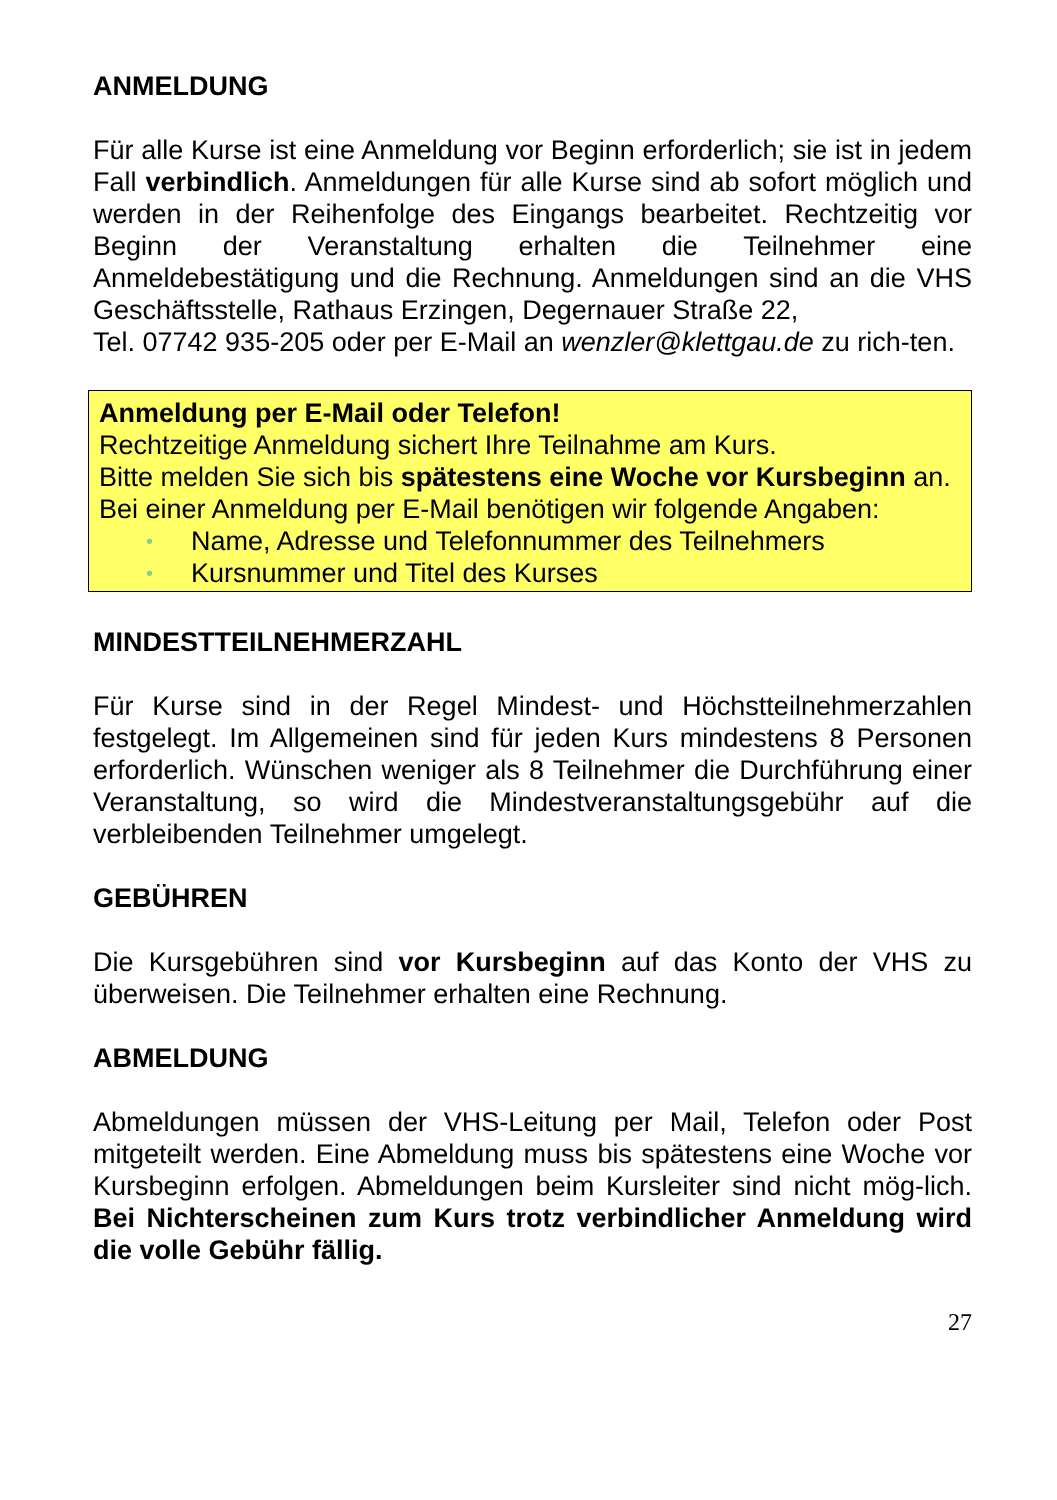ANMELDUNG
Für alle Kurse ist eine Anmeldung vor Beginn erforderlich; sie ist in jedem Fall verbindlich. Anmeldungen für alle Kurse sind ab sofort möglich und werden in der Reihenfolge des Eingangs bearbeitet. Rechtzeitig vor Beginn der Veranstaltung erhalten die Teilnehmer eine Anmeldebestätigung und die Rechnung. Anmeldungen sind an die VHS Geschäftsstelle, Rathaus Erzingen, Degernauer Straße 22,
Tel. 07742 935-205 oder per E-Mail an wenzler@klettgau.de zu rich-ten.
Anmeldung per E-Mail oder Telefon!
Rechtzeitige Anmeldung sichert Ihre Teilnahme am Kurs.
Bitte melden Sie sich bis spätestens eine Woche vor Kursbeginn an.
Bei einer Anmeldung per E-Mail benötigen wir folgende Angaben:
• Name, Adresse und Telefonnummer des Teilnehmers
• Kursnummer und Titel des Kurses
MINDESTTEILNEHMERZAHL
Für Kurse sind in der Regel Mindest- und Höchstteilnehmerzahlen festgelegt. Im Allgemeinen sind für jeden Kurs mindestens 8 Personen erforderlich. Wünschen weniger als 8 Teilnehmer die Durchführung einer Veranstaltung, so wird die Mindestveranstaltungsgebühr auf die verbleibenden Teilnehmer umgelegt.
GEBÜHREN
Die Kursgebühren sind vor Kursbeginn auf das Konto der VHS zu überweisen. Die Teilnehmer erhalten eine Rechnung.
ABMELDUNG
Abmeldungen müssen der VHS-Leitung per Mail, Telefon oder Post mitgeteilt werden. Eine Abmeldung muss bis spätestens eine Woche vor Kursbeginn erfolgen. Abmeldungen beim Kursleiter sind nicht mög-lich. Bei Nichterscheinen zum Kurs trotz verbindlicher Anmeldung wird die volle Gebühr fällig.
27